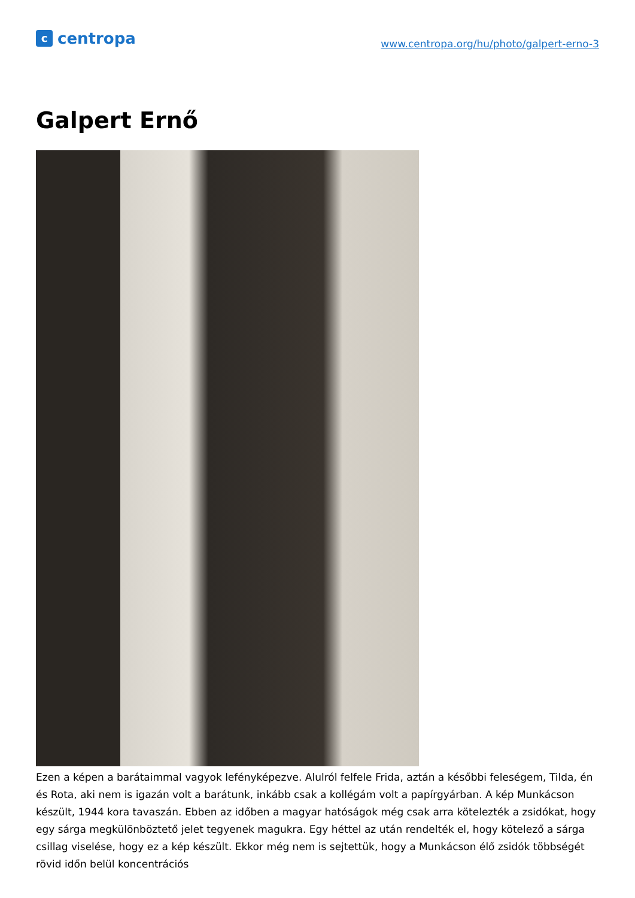c
centropa
www.centropa.org/hu/photo/galpert-erno-3
Galpert Ernő
Ezen a képen a barátaimmal vagyok lefényképezve. Alulról felfele Frida, aztán a későbbi feleségem, Tilda, én és Rota, aki nem is igazán volt a barátunk, inkább csak a kollégám volt a papírgyárban. A kép Munkácson készült, 1944 kora tavaszán. Ebben az időben a magyar hatóságok még csak arra kötelezték a zsidókat, hogy egy sárga megkülönböztető jelet tegyenek magukra. Egy héttel az után rendelték el, hogy kötelező a sárga csillag viselése, hogy ez a kép készült. Ekkor még nem is sejtettük, hogy a Munkácson élő zsidók többségét rövid időn belül koncentrációs